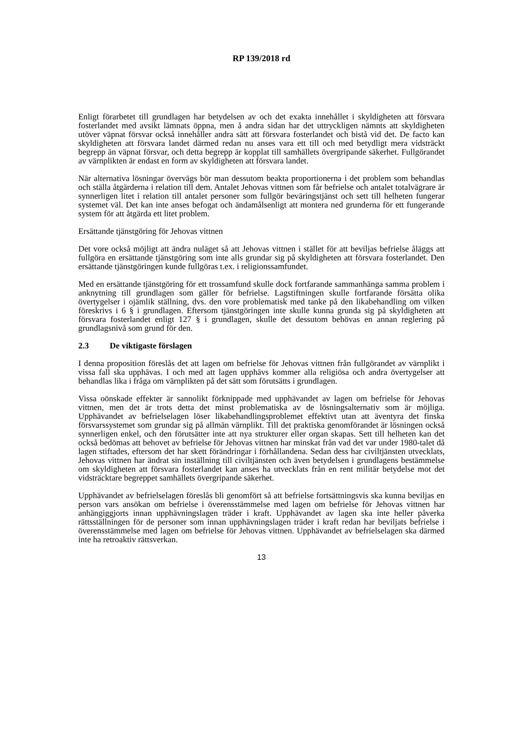RP 139/2018 rd
Enligt förarbetet till grundlagen har betydelsen av och det exakta innehållet i skyldigheten att försvara fosterlandet med avsikt lämnats öppna, men å andra sidan har det uttryckligen nämnts att skyldigheten utöver väpnat försvar också innehåller andra sätt att försvara fosterlandet och bistå vid det. De facto kan skyldigheten att försvara landet därmed redan nu anses vara ett till och med betydligt mera vidsträckt begrepp än väpnat försvar, och detta begrepp är kopplat till samhällets övergripande säkerhet. Fullgörandet av värnplikten är endast en form av skyldigheten att försvara landet.
När alternativa lösningar övervägs bör man dessutom beakta proportionerna i det problem som behandlas och ställa åtgärderna i relation till dem. Antalet Jehovas vittnen som får befrielse och antalet totalvägrare är synnerligen litet i relation till antalet personer som fullgör beväringstjänst och sett till helheten fungerar systemet väl. Det kan inte anses befogat och ändamålsenligt att montera ned grunderna för ett fungerande system för att åtgärda ett litet problem.
Ersättande tjänstgöring för Jehovas vittnen
Det vore också möjligt att ändra nuläget så att Jehovas vittnen i stället för att beviljas befrielse åläggs att fullgöra en ersättande tjänstgöring som inte alls grundar sig på skyldigheten att försvara fosterlandet. Den ersättande tjänstgöringen kunde fullgöras t.ex. i religionssamfundet.
Med en ersättande tjänstgöring för ett trossamfund skulle dock fortfarande sammanhänga samma problem i anknytning till grundlagen som gäller för befrielse. Lagstiftningen skulle fortfarande försätta olika övertygelser i ojämlik ställning, dvs. den vore problematisk med tanke på den likabehandling om vilken föreskrivs i 6 § i grundlagen. Eftersom tjänstgöringen inte skulle kunna grunda sig på skyldigheten att försvara fosterlandet enligt 127 § i grundlagen, skulle det dessutom behövas en annan reglering på grundlagsnivå som grund för den.
2.3 De viktigaste förslagen
I denna proposition föreslås det att lagen om befrielse för Jehovas vittnen från fullgörandet av värnplikt i vissa fall ska upphävas. I och med att lagen upphävs kommer alla religiösa och andra övertygelser att behandlas lika i fråga om värnplikten på det sätt som förutsätts i grundlagen.
Vissa oönskade effekter är sannolikt förknippade med upphävandet av lagen om befrielse för Jehovas vittnen, men det är trots detta det minst problematiska av de lösningsalternativ som är möjliga. Upphävandet av befrielselagen löser likabehandlingsproblemet effektivt utan att äventyra det finska försvarssystemet som grundar sig på allmän värnplikt. Till det praktiska genomförandet är lösningen också synnerligen enkel, och den förutsätter inte att nya strukturer eller organ skapas. Sett till helheten kan det också bedömas att behovet av befrielse för Jehovas vittnen har minskat från vad det var under 1980-talet då lagen stiftades, eftersom det har skett förändringar i förhållandena. Sedan dess har civiltjänsten utvecklats, Jehovas vittnen har ändrat sin inställning till civiltjänsten och även betydelsen i grundlagens bestämmelse om skyldigheten att försvara fosterlandet kan anses ha utvecklats från en rent militär betydelse mot det vidsträcktare begreppet samhällets övergripande säkerhet.
Upphävandet av befrielselagen föreslås bli genomfört så att befrielse fortsättningsvis ska kunna beviljas en person vars ansökan om befrielse i överensstämmelse med lagen om befrielse för Jehovas vittnen har anhängiggjorts innan upphävningslagen träder i kraft. Upphävandet av lagen ska inte heller påverka rättsställningen för de personer som innan upphävningslagen träder i kraft redan har beviljats befrielse i överensstämmelse med lagen om befrielse för Jehovas vittnen. Upphävandet av befrielselagen ska därmed inte ha retroaktiv rättsverkan.
13